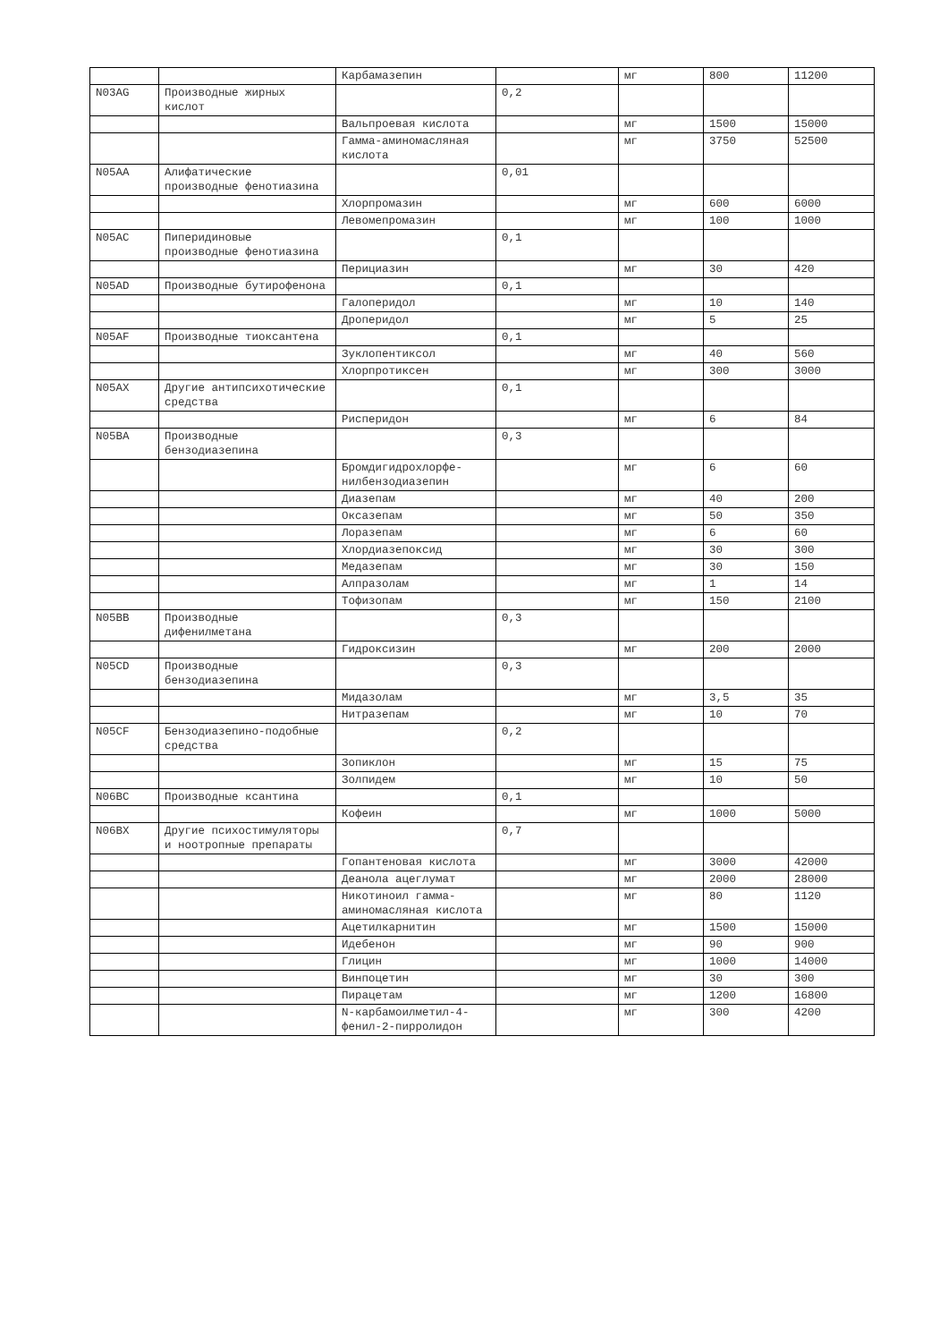| | | Карбамазепин | | мг | 800 | 11200 |
| N03AG | Производные жирных кислот | | 0,2 | | | |
| | | Вальпроевая кислота | | мг | 1500 | 15000 |
| | | Гамма-аминомасляная кислота | | мг | 3750 | 52500 |
| N05AA | Алифатические производные фенотиазина | | 0,01 | | | |
| | | Хлорпромазин | | мг | 600 | 6000 |
| | | Левомепромазин | | мг | 100 | 1000 |
| N05AC | Пиперидиновые производные фенотиазина | | 0,1 | | | |
| | | Перициазин | | мг | 30 | 420 |
| N05AD | Производные бутирофенона | | 0,1 | | | |
| | | Галоперидол | | мг | 10 | 140 |
| | | Дроперидол | | мг | 5 | 25 |
| N05AF | Производные тиоксантена | | 0,1 | | | |
| | | Зуклопентиксол | | мг | 40 | 560 |
| | | Хлорпротиксен | | мг | 300 | 3000 |
| N05AX | Другие антипсихотические средства | | 0,1 | | | |
| | | Рисперидон | | мг | 6 | 84 |
| N05BA | Производные бензодиазепина | | 0,3 | | | |
| | | Бромдигидрохлорфе-нилбензодиазепин | | мг | 6 | 60 |
| | | Диазепам | | мг | 40 | 200 |
| | | Оксазепам | | мг | 50 | 350 |
| | | Лоразепам | | мг | 6 | 60 |
| | | Хлордиазепоксид | | мг | 30 | 300 |
| | | Медазепам | | мг | 30 | 150 |
| | | Алпразолам | | мг | 1 | 14 |
| | | Тофизопам | | мг | 150 | 2100 |
| N05BB | Производные дифенилметана | | 0,3 | | | |
| | | Гидроксизин | | мг | 200 | 2000 |
| N05CD | Производные бензодиазепина | | 0,3 | | | |
| | | Мидазолам | | мг | 3,5 | 35 |
| | | Нитразепам | | мг | 10 | 70 |
| N05CF | Бензодиазепино-подобные средства | | 0,2 | | | |
| | | Зопиклон | | мг | 15 | 75 |
| | | Золпидем | | мг | 10 | 50 |
| N06BC | Производные ксантина | | 0,1 | | | |
| | | Кофеин | | мг | 1000 | 5000 |
| N06BX | Другие психостимуляторы и ноотропные препараты | | 0,7 | | | |
| | | Гопантеновая кислота | | мг | 3000 | 42000 |
| | | Деанола ацеглумат | | мг | 2000 | 28000 |
| | | Никотиноил гамма-аминомасляная кислота | | мг | 80 | 1120 |
| | | Ацетилкарнитин | | мг | 1500 | 15000 |
| | | Идебенон | | мг | 90 | 900 |
| | | Глицин | | мг | 1000 | 14000 |
| | | Винпоцетин | | мг | 30 | 300 |
| | | Пирацетам | | мг | 1200 | 16800 |
| | | N-карбамоилметил-4-фенил-2-пирролидон | | мг | 300 | 4200 |